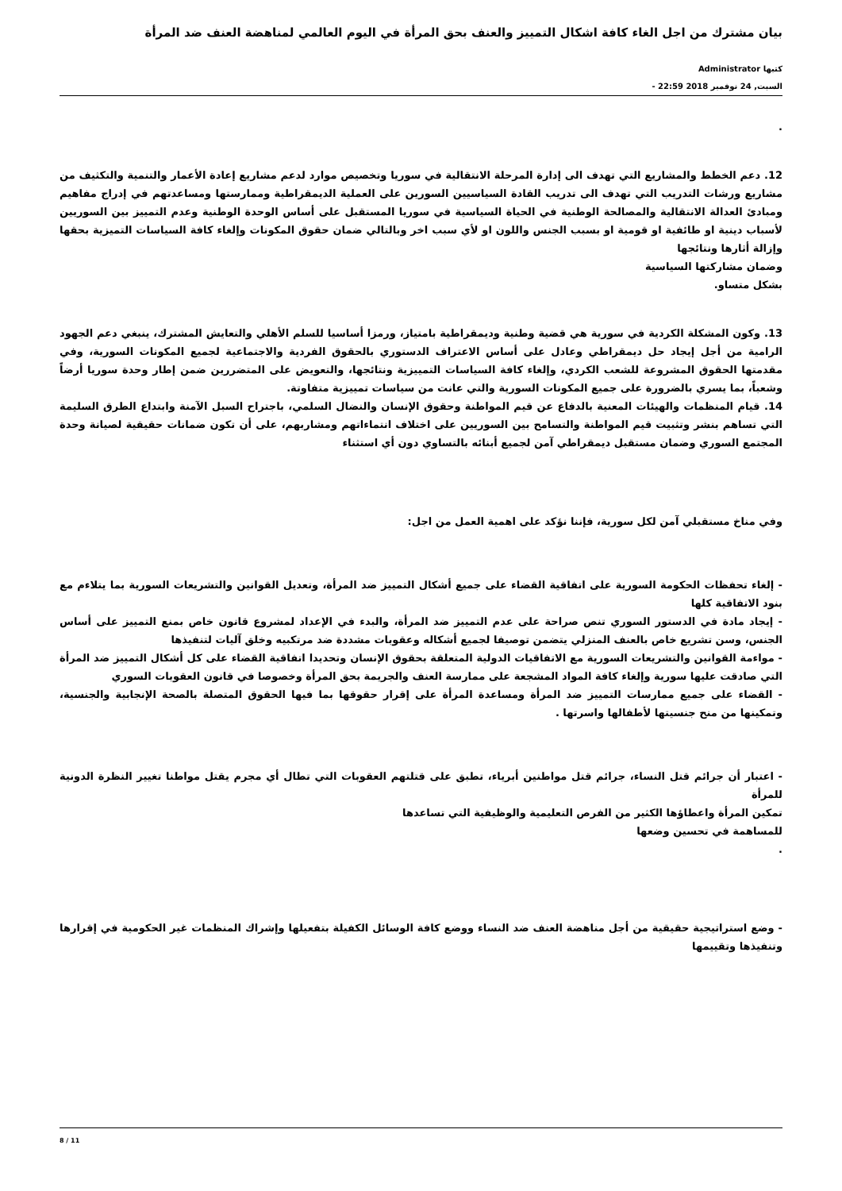بيان مشترك من اجل الغاء كافة اشكال التمييز والعنف بحق المرأة في اليوم العالمي لمناهضة العنف ضد المرأة
كتبها Administrator
السبت, 24 نوفمبر 2018 22:59 -
.
12. دعم الخطط والمشاريع التي تهدف الى إدارة المرحلة الانتقالية في سوريا وتخصيص موارد لدعم مشاريع إعادة الأعمار والتنمية والتكثيف من مشاريع ورشات التدريب التي تهدف الى تدريب القادة السياسيين السورين على العملية الديمقراطية وممارستها ومساعدتهم في إدراج مفاهيم ومبادئ العدالة الانتقالية والمصالحة الوطنية في الحياة السياسية في سوريا المستقبل على أساس الوحدة الوطنية وعدم التمييز بين السوريين لأسباب دينية او طائفية او قومية او بسبب الجنس واللون او لأي سبب اخر وبالتالي ضمان حقوق المكونات وإلغاء كافة السياسات التميزية بحقها وإزالة أثارها ونتائجها
وضمان مشاركتها السياسية
بشكل متساو.
13. وكون المشكلة الكردية في سورية هي قضية وطنية وديمقراطية بامتياز، ورمزا أساسيا للسلم الأهلي والتعايش المشترك، ينبغي دعم الجهود الرامية من أجل إيجاد حل ديمقراطي وعادل على أساس الاعتراف الدستوري بالحقوق الفردية والاجتماعية لجميع المكونات السورية، وفي مقدمتها الحقوق المشروعة للشعب الكردي، وإلغاء كافة السياسات التمييزية ونتائجها، والتعويض على المتضررين ضمن إطار وحدة سوريا أرضاً وشعباً، بما يسري بالضرورة على جميع المكونات السورية والتي عانت من سياسات تمييزية متفاوتة.
14. قيام المنظمات والهيئات المعنية بالدفاع عن قيم المواطنة وحقوق الإنسان والنضال السلمي، باجتراح السبل الآمنة وابتداع الطرق السليمة التي تساهم بنشر وتثبيت قيم المواطنة والتسامح بين السوريين على اختلاف انتماءاتهم ومشاربهم، على أن تكون ضمانات حقيقية لصيانة وحدة المجتمع السوري وضمان مستقبل ديمقراطي آمن لجميع أبنائه بالتساوي دون أي استثناء
وفي مناخ مستقبلي آمن لكل سورية، فإننا نؤكد على اهمية العمل من اجل:
- إلغاء تحفظات الحكومة السورية على اتفاقية القضاء على جميع أشكال التمييز ضد المرأة، وتعديل القوانين والتشريعات السورية بما يتلاءم مع بنود الاتفاقية كلها
- إيجاد مادة في الدستور السوري تنص صراحة على عدم التمييز ضد المرأة، والبدء في الإعداد لمشروع قانون خاص بمنع التمييز على أساس الجنس، وسن تشريع خاص بالعنف المنزلي يتضمن توصيفا لجميع أشكاله وعقوبات مشددة ضد مرتكبيه وخلق آليات لتنفيذها
- مواءمة القوانين والتشريعات السورية مع الاتفاقيات الدولية المتعلقة بحقوق الإنسان وتحديدا اتفاقية القضاء على كل أشكال التمييز ضد المرأة التي صادقت عليها سورية وإلغاء كافة المواد المشجعة على ممارسة العنف والجريمة بحق المرأة وخصوصا في قانون العقوبات السوري
- القضاء على جميع ممارسات التمييز ضد المرأة ومساعدة المرأة على إقرار حقوقها بما فيها الحقوق المتصلة بالصحة الإنجابية والجنسية، وتمكينها من منح جنسيتها لأطفالها واسرتها .
- اعتبار أن جرائم قتل النساء، جرائم قتل مواطنين أبرياء، تطبق على قتلتهم العقوبات التي تطال أي مجرم يقتل مواطنا تغيير النظرة الدونية للمرأة
تمكين المرأة واعطاؤها الكثير من الفرص التعليمية والوظيفية التي تساعدها
للمساهمة في تحسين وضعها
.
- وضع استراتيجية حقيقية من أجل مناهضة العنف ضد النساء ووضع كافة الوسائل الكفيلة بتفعيلها وإشراك المنظمات غير الحكومية في إقرارها وتنفيذها وتقييمها
8 / 11